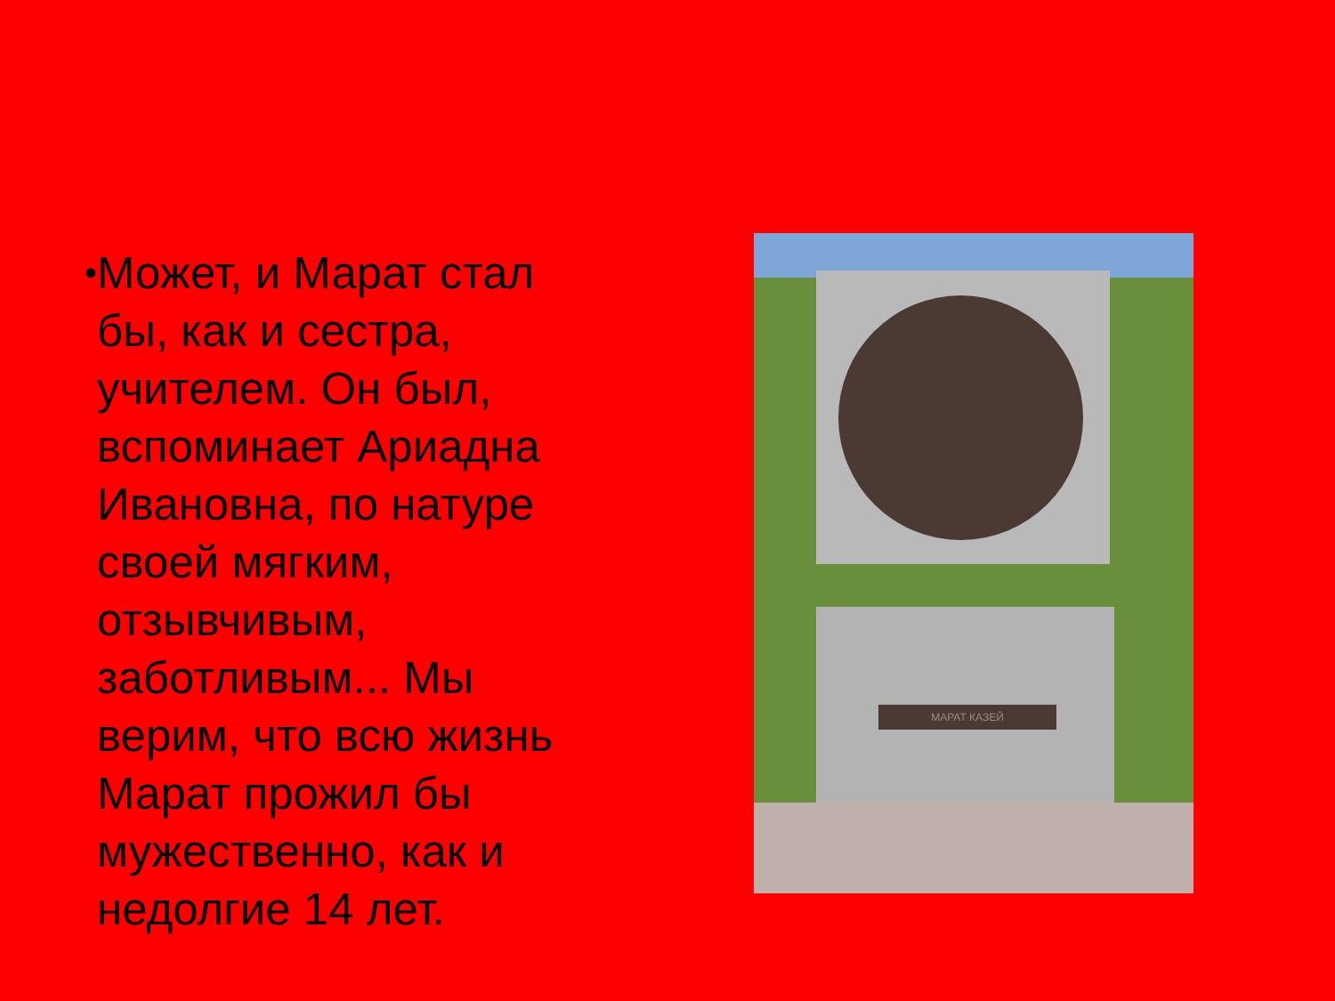•
Может, и Марат стал бы, как и сестра, учителем. Он был, вспоминает Ариадна Ивановна, по натуре своей мягким, отзывчивым, заботливым... Мы верим, что всю жизнь Марат прожил бы мужественно, как и недолгие 14 лет.
МАРАТ КАЗЕЙ